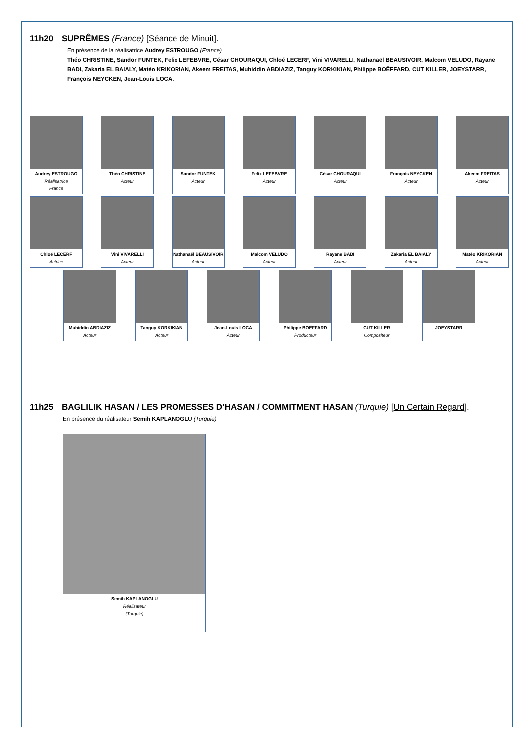11h20 SUPRÊMES (France) [Séance de Minuit].
En présence de la réalisatrice Audrey ESTROUGO (France)
Théo CHRISTINE, Sandor FUNTEK, Felix LEFEBVRE, César CHOURAQUI, Chloé LECERF, Vini VIVARELLI, Nathanaël BEAUSIVOIR, Malcom VELUDO, Rayane BADI, Zakaria EL BAIALY, Matéo KRIKORIAN, Akeem FREITAS, Muhiddin ABDIAZIZ, Tanguy KORKIKIAN, Philippe BOËFFARD, CUT KILLER, JOEYSTARR, François NEYCKEN, Jean-Louis LOCA.
Audrey ESTROUGO
Réalisatrice
France
Théo CHRISTINE
Acteur
Sandor FUNTEK
Acteur
Felix LEFEBVRE
Acteur
César CHOURAQUI
Acteur
François NEYCKEN
Acteur
Akeem FREITAS
Acteur
Chloé LECERF
Actrice
Vini VIVARELLI
Acteur
Nathanaël BEAUSIVOIR
Acteur
Malcom VELUDO
Acteur
Rayane BADI
Acteur
Zakaria EL BAIALY
Acteur
Matéo KRIKORIAN
Acteur
Muhiddin ABDIAZIZ
Acteur
Tanguy KORKIKIAN
Acteur
Jean-Louis LOCA
Acteur
Philippe BOËFFARD
Producteur
CUT KILLER
Compositeur
JOEYSTARR
11h25 BAGLILIK HASAN / LES PROMESSES D’HASAN / COMMITMENT HASAN (Turquie) [Un Certain Regard].
En présence du réalisateur Semih KAPLANOGLU (Turquie)
Semih KAPLANOGLU
Réalisateur
(Turquie)